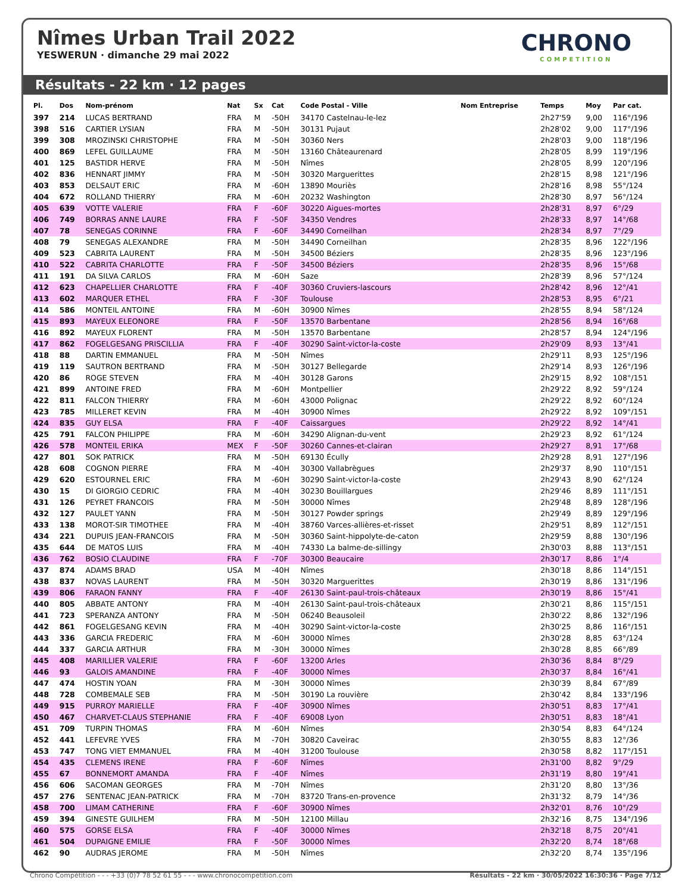Nîmes Urban Trail 2022
YESWERUN · dimanche 29 mai 2022
CHRONO
COMPETITION
Résultats - 22 km · 12 pages
| Pl. | Dos | Nom-prénom | Nat | Sx | Cat | Code Postal - Ville | Nom Entreprise | Temps | Moy | Par cat. |
| --- | --- | --- | --- | --- | --- | --- | --- | --- | --- | --- |
| 397 | 214 | LUCAS BERTRAND | FRA | M | -50H | 34170 Castelnau-le-lez | | 2h27'59 | 9,00 | 116°/196 |
| 398 | 516 | CARTIER LYSIAN | FRA | M | -50H | 30131 Pujaut | | 2h28'02 | 9,00 | 117°/196 |
| 399 | 308 | MROZINSKI CHRISTOPHE | FRA | M | -50H | 30360 Ners | | 2h28'03 | 9,00 | 118°/196 |
| 400 | 869 | LEFEL GUILLAUME | FRA | M | -50H | 13160 Châteaurenard | | 2h28'05 | 8,99 | 119°/196 |
| 401 | 125 | BASTIDR HERVE | FRA | M | -50H | Nîmes | | 2h28'05 | 8,99 | 120°/196 |
| 402 | 836 | HENNART JIMMY | FRA | M | -50H | 30320 Marguerittes | | 2h28'15 | 8,98 | 121°/196 |
| 403 | 853 | DELSAUT ERIC | FRA | M | -60H | 13890 Mouriès | | 2h28'16 | 8,98 | 55°/124 |
| 404 | 672 | ROLLAND THIERRY | FRA | M | -60H | 20232 Washington | | 2h28'30 | 8,97 | 56°/124 |
| 405 | 639 | VOTTE VALERIE | FRA | F | -60F | 30220 Aigues-mortes | | 2h28'31 | 8,97 | 6°/29 |
| 406 | 749 | BORRAS ANNE LAURE | FRA | F | -50F | 34350 Vendres | | 2h28'33 | 8,97 | 14°/68 |
| 407 | 78 | SENEGAS CORINNE | FRA | F | -60F | 34490 Corneilhan | | 2h28'34 | 8,97 | 7°/29 |
| 408 | 79 | SENEGAS ALEXANDRE | FRA | M | -50H | 34490 Corneilhan | | 2h28'35 | 8,96 | 122°/196 |
| 409 | 523 | CABRITA LAURENT | FRA | M | -50H | 34500 Béziers | | 2h28'35 | 8,96 | 123°/196 |
| 410 | 522 | CABRITA CHARLOTTE | FRA | F | -50F | 34500 Béziers | | 2h28'35 | 8,96 | 15°/68 |
| 411 | 191 | DA SILVA CARLOS | FRA | M | -60H | Saze | | 2h28'39 | 8,96 | 57°/124 |
| 412 | 623 | CHAPELLIER CHARLOTTE | FRA | F | -40F | 30360 Cruviers-lascours | | 2h28'42 | 8,96 | 12°/41 |
| 413 | 602 | MARQUER ETHEL | FRA | F | -30F | Toulouse | | 2h28'53 | 8,95 | 6°/21 |
| 414 | 586 | MONTEIL ANTOINE | FRA | M | -60H | 30900 Nîmes | | 2h28'55 | 8,94 | 58°/124 |
| 415 | 893 | MAYEUX ELEONORE | FRA | F | -50F | 13570 Barbentane | | 2h28'56 | 8,94 | 16°/68 |
| 416 | 892 | MAYEUX FLORENT | FRA | M | -50H | 13570 Barbentane | | 2h28'57 | 8,94 | 124°/196 |
| 417 | 862 | FOGELGESANG PRISCILLIA | FRA | F | -40F | 30290 Saint-victor-la-coste | | 2h29'09 | 8,93 | 13°/41 |
| 418 | 88 | DARTIN EMMANUEL | FRA | M | -50H | Nîmes | | 2h29'11 | 8,93 | 125°/196 |
| 419 | 119 | SAUTRON BERTRAND | FRA | M | -50H | 30127 Bellegarde | | 2h29'14 | 8,93 | 126°/196 |
| 420 | 86 | ROGE STEVEN | FRA | M | -40H | 30128 Garons | | 2h29'15 | 8,92 | 108°/151 |
| 421 | 899 | ANTOINE FRED | FRA | M | -60H | Montpellier | | 2h29'22 | 8,92 | 59°/124 |
| 422 | 811 | FALCON THIERRY | FRA | M | -60H | 43000 Polignac | | 2h29'22 | 8,92 | 60°/124 |
| 423 | 785 | MILLERET KEVIN | FRA | M | -40H | 30900 Nîmes | | 2h29'22 | 8,92 | 109°/151 |
| 424 | 835 | GUY ELSA | FRA | F | -40F | Caissargues | | 2h29'22 | 8,92 | 14°/41 |
| 425 | 791 | FALCON PHILIPPE | FRA | M | -60H | 34290 Alignan-du-vent | | 2h29'23 | 8,92 | 61°/124 |
| 426 | 578 | MONTEIL ERIKA | MEX | F | -50F | 30260 Cannes-et-clairan | | 2h29'27 | 8,91 | 17°/68 |
| 427 | 801 | SOK PATRICK | FRA | M | -50H | 69130 Écully | | 2h29'28 | 8,91 | 127°/196 |
| 428 | 608 | COGNON PIERRE | FRA | M | -40H | 30300 Vallabrègues | | 2h29'37 | 8,90 | 110°/151 |
| 429 | 620 | ESTOURNEL ERIC | FRA | M | -60H | 30290 Saint-victor-la-coste | | 2h29'43 | 8,90 | 62°/124 |
| 430 | 15 | DI GIORGIO CEDRIC | FRA | M | -40H | 30230 Bouillargues | | 2h29'46 | 8,89 | 111°/151 |
| 431 | 126 | PEYRET FRANCOIS | FRA | M | -50H | 30000 Nîmes | | 2h29'48 | 8,89 | 128°/196 |
| 432 | 127 | PAULET YANN | FRA | M | -50H | 30127 Powder springs | | 2h29'49 | 8,89 | 129°/196 |
| 433 | 138 | MOROT-SIR TIMOTHEE | FRA | M | -40H | 38760 Varces-allières-et-risset | | 2h29'51 | 8,89 | 112°/151 |
| 434 | 221 | DUPUIS JEAN-FRANCOIS | FRA | M | -50H | 30360 Saint-hippolyte-de-caton | | 2h29'59 | 8,88 | 130°/196 |
| 435 | 644 | DE MATOS LUIS | FRA | M | -40H | 74330 La balme-de-sillingy | | 2h30'03 | 8,88 | 113°/151 |
| 436 | 762 | BOSIO CLAUDINE | FRA | F | -70F | 30300 Beaucaire | | 2h30'17 | 8,86 | 1°/4 |
| 437 | 874 | ADAMS BRAD | USA | M | -40H | Nîmes | | 2h30'18 | 8,86 | 114°/151 |
| 438 | 837 | NOVAS LAURENT | FRA | M | -50H | 30320 Marguerittes | | 2h30'19 | 8,86 | 131°/196 |
| 439 | 806 | FARAON FANNY | FRA | F | -40F | 26130 Saint-paul-trois-châteaux | | 2h30'19 | 8,86 | 15°/41 |
| 440 | 805 | ABBATE ANTONY | FRA | M | -40H | 26130 Saint-paul-trois-châteaux | | 2h30'21 | 8,86 | 115°/151 |
| 441 | 723 | SPERANZA ANTONY | FRA | M | -50H | 06240 Beausoleil | | 2h30'22 | 8,86 | 132°/196 |
| 442 | 861 | FOGELGESANG KEVIN | FRA | M | -40H | 30290 Saint-victor-la-coste | | 2h30'25 | 8,86 | 116°/151 |
| 443 | 336 | GARCIA FREDERIC | FRA | M | -60H | 30000 Nîmes | | 2h30'28 | 8,85 | 63°/124 |
| 444 | 337 | GARCIA ARTHUR | FRA | M | -30H | 30000 Nîmes | | 2h30'28 | 8,85 | 66°/89 |
| 445 | 408 | MARILLIER VALERIE | FRA | F | -60F | 13200 Arles | | 2h30'36 | 8,84 | 8°/29 |
| 446 | 93 | GALOIS AMANDINE | FRA | F | -40F | 30000 Nîmes | | 2h30'37 | 8,84 | 16°/41 |
| 447 | 474 | HOSTIN YOAN | FRA | M | -30H | 30000 Nîmes | | 2h30'39 | 8,84 | 67°/89 |
| 448 | 728 | COMBEMALE SEB | FRA | M | -50H | 30190 La rouvière | | 2h30'42 | 8,84 | 133°/196 |
| 449 | 915 | PURROY MARIELLE | FRA | F | -40F | 30900 Nîmes | | 2h30'51 | 8,83 | 17°/41 |
| 450 | 467 | CHARVET-CLAUS STEPHANIE | FRA | F | -40F | 69008 Lyon | | 2h30'51 | 8,83 | 18°/41 |
| 451 | 709 | TURPIN THOMAS | FRA | M | -60H | Nîmes | | 2h30'54 | 8,83 | 64°/124 |
| 452 | 441 | LEFEVRE YVES | FRA | M | -70H | 30820 Caveirac | | 2h30'55 | 8,83 | 12°/36 |
| 453 | 747 | TONG VIET EMMANUEL | FRA | M | -40H | 31200 Toulouse | | 2h30'58 | 8,82 | 117°/151 |
| 454 | 435 | CLEMENS IRENE | FRA | F | -60F | Nîmes | | 2h31'00 | 8,82 | 9°/29 |
| 455 | 67 | BONNEMORT AMANDA | FRA | F | -40F | Nîmes | | 2h31'19 | 8,80 | 19°/41 |
| 456 | 606 | SACOMAN GEORGES | FRA | M | -70H | Nîmes | | 2h31'20 | 8,80 | 13°/36 |
| 457 | 276 | SENTENAC JEAN-PATRICK | FRA | M | -70H | 83720 Trans-en-provence | | 2h31'32 | 8,79 | 14°/36 |
| 458 | 700 | LIMAM CATHERINE | FRA | F | -60F | 30900 Nîmes | | 2h32'01 | 8,76 | 10°/29 |
| 459 | 394 | GINESTE GUILHEM | FRA | M | -50H | 12100 Millau | | 2h32'16 | 8,75 | 134°/196 |
| 460 | 575 | GORSE ELSA | FRA | F | -40F | 30000 Nîmes | | 2h32'18 | 8,75 | 20°/41 |
| 461 | 504 | DUPAIGNE EMILIE | FRA | F | -50F | 30000 Nîmes | | 2h32'20 | 8,74 | 18°/68 |
| 462 | 90 | AUDRAS JEROME | FRA | M | -50H | Nîmes | | 2h32'20 | 8,74 | 135°/196 |
Chrono Compétition - - - +33 (0)7 78 52 61 55 - - - www.chronocompetition.com Résultats - 22 km · 30/05/2022 16:30:36 · Page 7/12